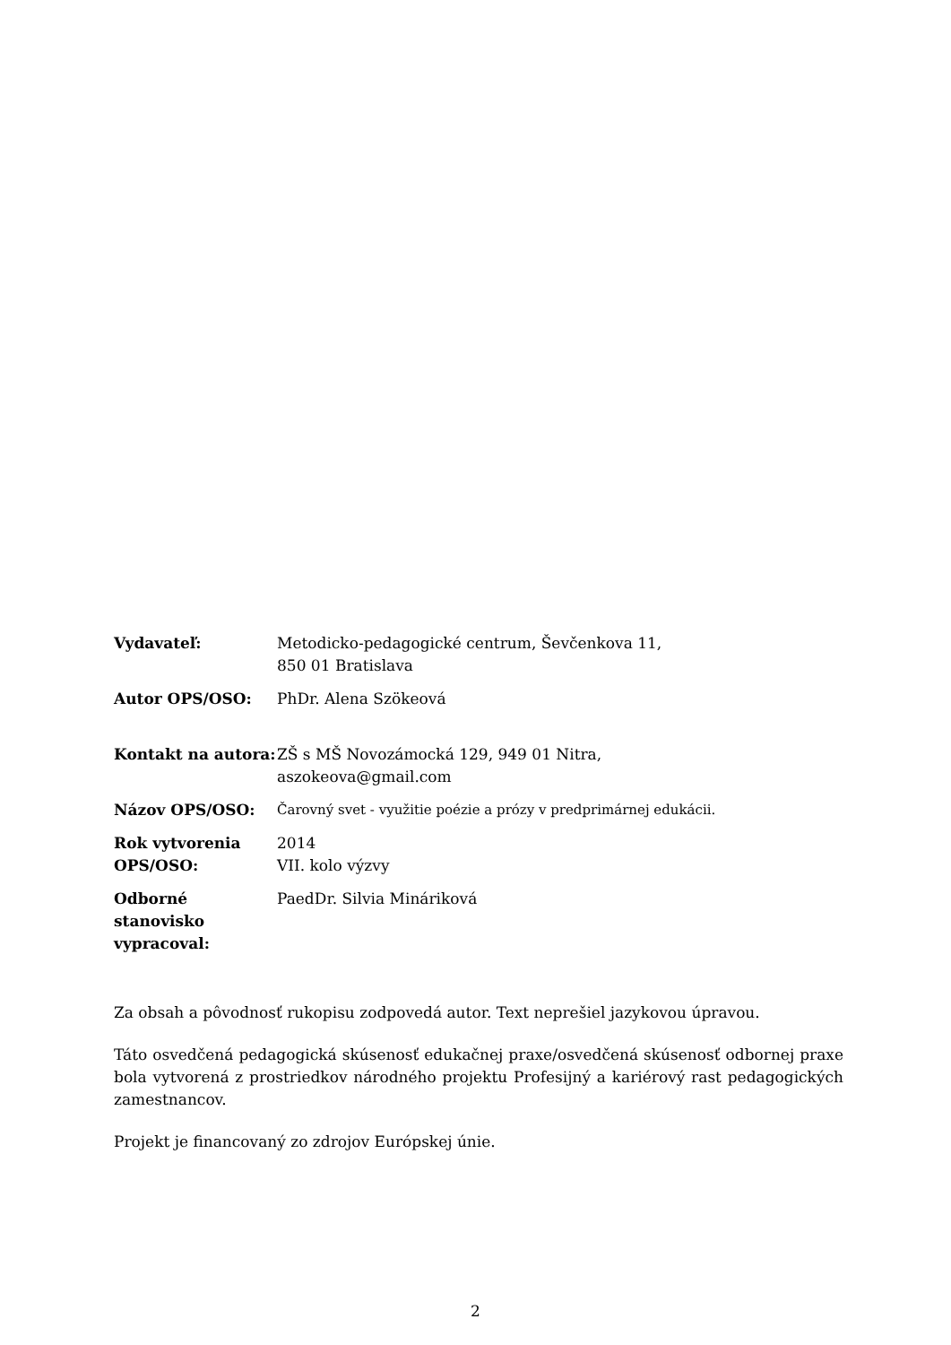| Vydavateľ: | Metodicko-pedagogické centrum, Ševčenkova 11, 850 01 Bratislava |
| Autor OPS/OSO: | PhDr. Alena Szökeová |
| Kontakt na autora: | ZŠ s MŠ Novozámocká 129, 949 01 Nitra, aszokeova@gmail.com |
| Názov OPS/OSO: | Čarovný svet - využitie poézie a prózy v predprimárnej edukácii. |
| Rok vytvorenia OPS/OSO: | 2014 VII. kolo výzvy |
| Odborné stanovisko vypracoval: | PaedDr. Silvia Mináriková |
Za obsah a pôvodnosť rukopisu zodpovedá autor. Text neprešiel jazykovou úpravou.
Táto osvedčená pedagogická skúsenosť edukačnej praxe/osvedčená skúsenosť odbornej praxe bola vytvorená z prostriedkov národného projektu Profesijný a kariérový rast pedagogických zamestnancov.
Projekt je financovaný zo zdrojov Európskej únie.
2